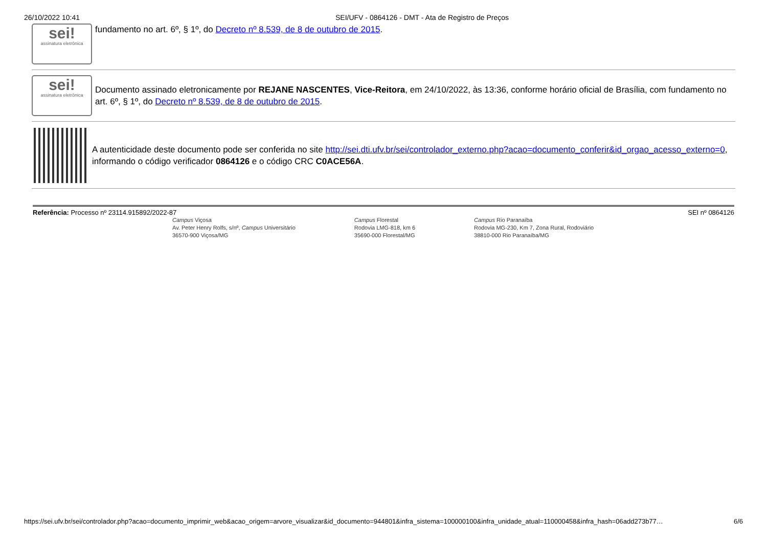26/10/2022 10:41 SEI/UFV - 0864126 - DMT - Ata de Registro de Preços
sei!
assinatura eletrônica
fundamento no art. 6º, § 1º, do Decreto nº 8.539, de 8 de outubro de 2015.
sei!
assinatura eletrônica
Documento assinado eletronicamente por REJANE NASCENTES, Vice-Reitora, em 24/10/2022, às 13:36, conforme horário oficial de Brasília, com fundamento no art. 6º, § 1º, do Decreto nº 8.539, de 8 de outubro de 2015.
A autenticidade deste documento pode ser conferida no site http://sei.dti.ufv.br/sei/controlador_externo.php?acao=documento_conferir&id_orgao_acesso_externo=0, informando o código verificador 0864126 e o código CRC C0ACE56A.
Referência: Processo nº 23114.915892/2022-87 SEI nº 0864126
Campus Viçosa
Av. Peter Henry Rolfs, s/nº, Campus Universitário
36570-900 Viçosa/MG
Campus Florestal
Rodovia LMG-818, km 6
35690-000 Florestal/MG
Campus Rio Paranaíba
Rodovia MG-230, Km 7, Zona Rural, Rodoviário
38810-000 Rio Paranaíba/MG
https://sei.ufv.br/sei/controlador.php?acao=documento_imprimir_web&acao_origem=arvore_visualizar&id_documento=944801&infra_sistema=100000100&infra_unidade_atual=110000458&infra_hash=06add273b77… 6/6